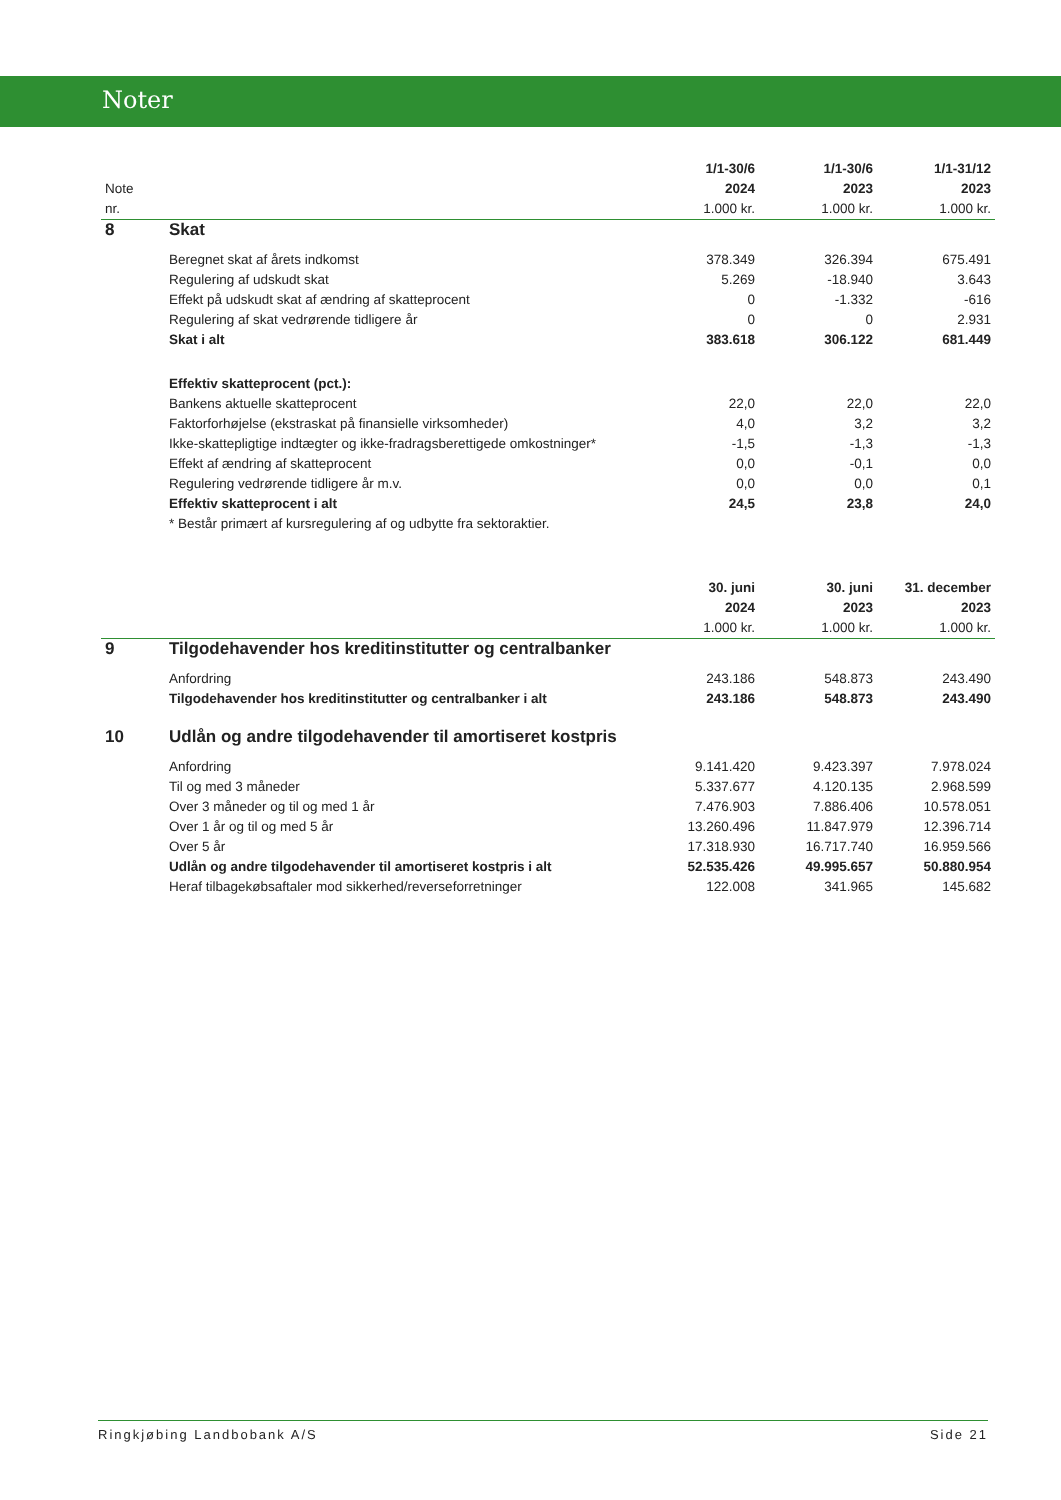Noter
| | | 1/1-30/6 | 1/1-30/6 | 1/1-31/12 |
| Note | | 2024 | 2023 | 2023 |
| nr. | | 1.000 kr. | 1.000 kr. | 1.000 kr. |
| 8 | Skat | | | |
| | Beregnet skat af årets indkomst | 378.349 | 326.394 | 675.491 |
| | Regulering af udskudt skat | 5.269 | -18.940 | 3.643 |
| | Effekt på udskudt skat af ændring af skatteprocent | 0 | -1.332 | -616 |
| | Regulering af skat vedrørende tidligere år | 0 | 0 | 2.931 |
| | Skat i alt | 383.618 | 306.122 | 681.449 |
| | Effektiv skatteprocent (pct.): | | | |
| | Bankens aktuelle skatteprocent | 22,0 | 22,0 | 22,0 |
| | Faktorforhøjelse (ekstraskat på finansielle virksomheder) | 4,0 | 3,2 | 3,2 |
| | Ikke-skattepligtige indtægter og ikke-fradragsberettigede omkostninger* | -1,5 | -1,3 | -1,3 |
| | Effekt af ændring af skatteprocent | 0,0 | -0,1 | 0,0 |
| | Regulering vedrørende tidligere år m.v. | 0,0 | 0,0 | 0,1 |
| | Effektiv skatteprocent i alt | 24,5 | 23,8 | 24,0 |
| | * Består primært af kursregulering af og udbytte fra sektoraktier. | | | |
| | | 30. juni | 30. juni | 31. december |
| | | 2024 | 2023 | 2023 |
| | | 1.000 kr. | 1.000 kr. | 1.000 kr. |
| 9 | Tilgodehavender hos kreditinstitutter og centralbanker | | | |
| | Anfordring | 243.186 | 548.873 | 243.490 |
| | Tilgodehavender hos kreditinstitutter og centralbanker i alt | 243.186 | 548.873 | 243.490 |
| 10 | Udlån og andre tilgodehavender til amortiseret kostpris | | | |
| | Anfordring | 9.141.420 | 9.423.397 | 7.978.024 |
| | Til og med 3 måneder | 5.337.677 | 4.120.135 | 2.968.599 |
| | Over 3 måneder og til og med 1 år | 7.476.903 | 7.886.406 | 10.578.051 |
| | Over 1 år og til og med 5 år | 13.260.496 | 11.847.979 | 12.396.714 |
| | Over 5 år | 17.318.930 | 16.717.740 | 16.959.566 |
| | Udlån og andre tilgodehavender til amortiseret kostpris i alt | 52.535.426 | 49.995.657 | 50.880.954 |
| | Heraf tilbagekøbsaftaler mod sikkerhed/reverseforretninger | 122.008 | 341.965 | 145.682 |
Ringkjøbing Landbobank A/S Side 21